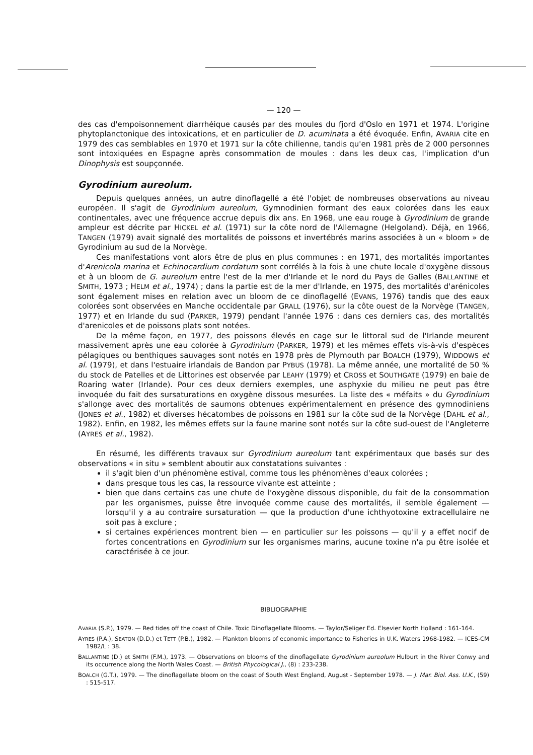— 120 —
des cas d'empoisonnement diarrhéique causés par des moules du fjord d'Oslo en 1971 et 1974. L'origine phytoplanctonique des intoxications, et en particulier de D. acuminata a été évoquée. Enfin, AVARIA cite en 1979 des cas semblables en 1970 et 1971 sur la côte chilienne, tandis qu'en 1981 près de 2 000 personnes sont intoxiquées en Espagne après consommation de moules : dans les deux cas, l'implication d'un Dinophysis est soupçonnée.
Gyrodinium aureolum.
Depuis quelques années, un autre dinoflagellé a été l'objet de nombreuses observations au niveau européen. Il s'agit de Gyrodinium aureolum, Gymnodinien formant des eaux colorées dans les eaux continentales, avec une fréquence accrue depuis dix ans. En 1968, une eau rouge à Gyrodinium de grande ampleur est décrite par HICKEL et al. (1971) sur la côte nord de l'Allemagne (Helgoland). Déjà, en 1966, TANGEN (1979) avait signalé des mortalités de poissons et invertébrés marins associées à un « bloom » de Gyrodinium au sud de la Norvège.
Ces manifestations vont alors être de plus en plus communes : en 1971, des mortalités importantes d'Arenicola marina et Echinocardium cordatum sont corrélés à la fois à une chute locale d'oxygène dissous et à un bloom de G. aureolum entre l'est de la mer d'Irlande et le nord du Pays de Galles (BALLANTINE et SMITH, 1973 ; HELM et al., 1974) ; dans la partie est de la mer d'Irlande, en 1975, des mortalités d'arénicoles sont également mises en relation avec un bloom de ce dinoflagellé (EVANS, 1976) tandis que des eaux colorées sont observées en Manche occidentale par GRALL (1976), sur la côte ouest de la Norvège (TANGEN, 1977) et en Irlande du sud (PARKER, 1979) pendant l'année 1976 : dans ces derniers cas, des mortalités d'arenicoles et de poissons plats sont notées.
De la même façon, en 1977, des poissons élevés en cage sur le littoral sud de l'Irlande meurent massivement après une eau colorée à Gyrodinium (PARKER, 1979) et les mêmes effets vis-à-vis d'espèces pélagiques ou benthiques sauvages sont notés en 1978 près de Plymouth par BOALCH (1979), WIDDOWS et al. (1979), et dans l'estuaire irlandais de Bandon par PYBUS (1978). La même année, une mortalité de 50 % du stock de Patelles et de Littorines est observée par LEAHY (1979) et CROSS et SOUTHGATE (1979) en baie de Roaring water (Irlande). Pour ces deux derniers exemples, une asphyxie du milieu ne peut pas être invoquée du fait des sursaturations en oxygène dissous mesurées. La liste des « méfaits » du Gyrodinium s'allonge avec des mortalités de saumons obtenues expérimentalement en présence des gymnodiniens (JONES et al., 1982) et diverses hécatombes de poissons en 1981 sur la côte sud de la Norvège (DAHL et al., 1982). Enfin, en 1982, les mêmes effets sur la faune marine sont notés sur la côte sud-ouest de l'Angleterre (AYRES et al., 1982).
En résumé, les différents travaux sur Gyrodinium aureolum tant expérimentaux que basés sur des observations « in situ » semblent aboutir aux constatations suivantes :
il s'agit bien d'un phénomène estival, comme tous les phénomènes d'eaux colorées ;
dans presque tous les cas, la ressource vivante est atteinte ;
bien que dans certains cas une chute de l'oxygène dissous disponible, du fait de la consommation par les organismes, puisse être invoquée comme cause des mortalités, il semble également — lorsqu'il y a au contraire sursaturation — que la production d'une ichthyotoxine extracellulaire ne soit pas à exclure ;
si certaines expériences montrent bien — en particulier sur les poissons — qu'il y a effet nocif de fortes concentrations en Gyrodinium sur les organismes marins, aucune toxine n'a pu être isolée et caractérisée à ce jour.
BIBLIOGRAPHIE
AVARIA (S.P.), 1979. — Red tides off the coast of Chile. Toxic Dinoflagellate Blooms. — Taylor/Seliger Ed. Elsevier North Holland : 161-164.
AYRES (P.A.), SEATON (D.D.) et TETT (P.B.), 1982. — Plankton blooms of economic importance to Fisheries in U.K. Waters 1968-1982. — ICES-CM 1982/L : 38.
BALLANTINE (D.) et SMITH (F.M.), 1973. — Observations on blooms of the dinoflagellate Gyrodinium aureolum Hulburt in the River Conwy and its occurrence along the North Wales Coast. — British Phycological J., (8) : 233-238.
BOALCH (G.T.), 1979. — The dinoflagellate bloom on the coast of South West England, August - September 1978. — J. Mar. Biol. Ass. U.K., (59) : 515-517.